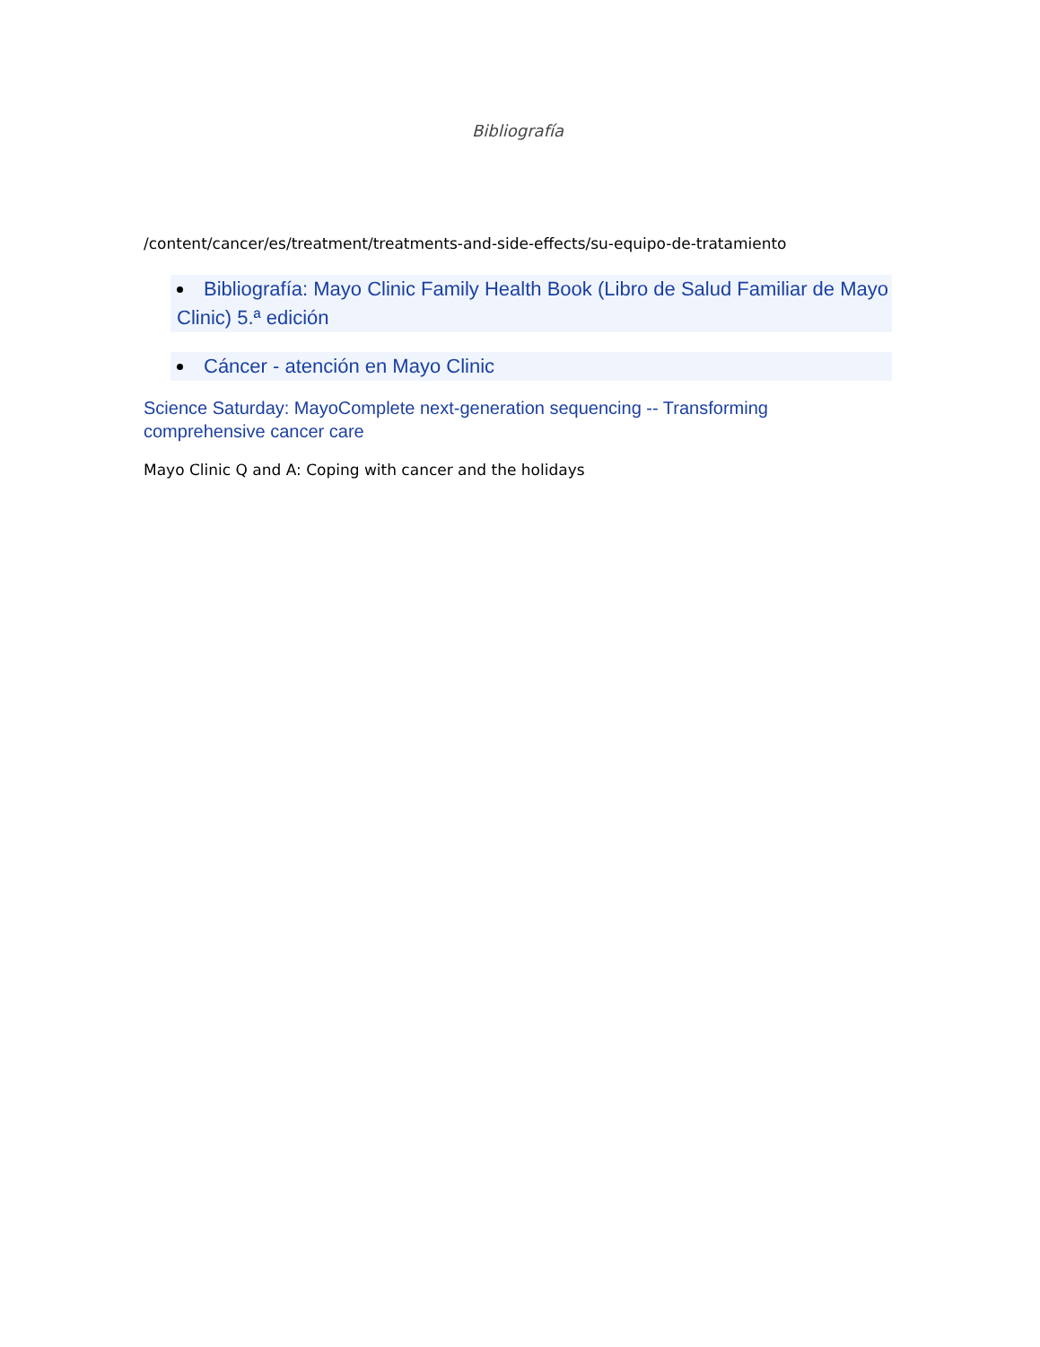Bibliografía
/content/cancer/es/treatment/treatments-and-side-effects/su-equipo-de-tratamiento
Bibliografía: Mayo Clinic Family Health Book (Libro de Salud Familiar de Mayo Clinic) 5.ª edición
Cáncer - atención en Mayo Clinic
Science Saturday: MayoComplete next-generation sequencing -- Transforming comprehensive cancer care
Mayo Clinic Q and A: Coping with cancer and the holidays